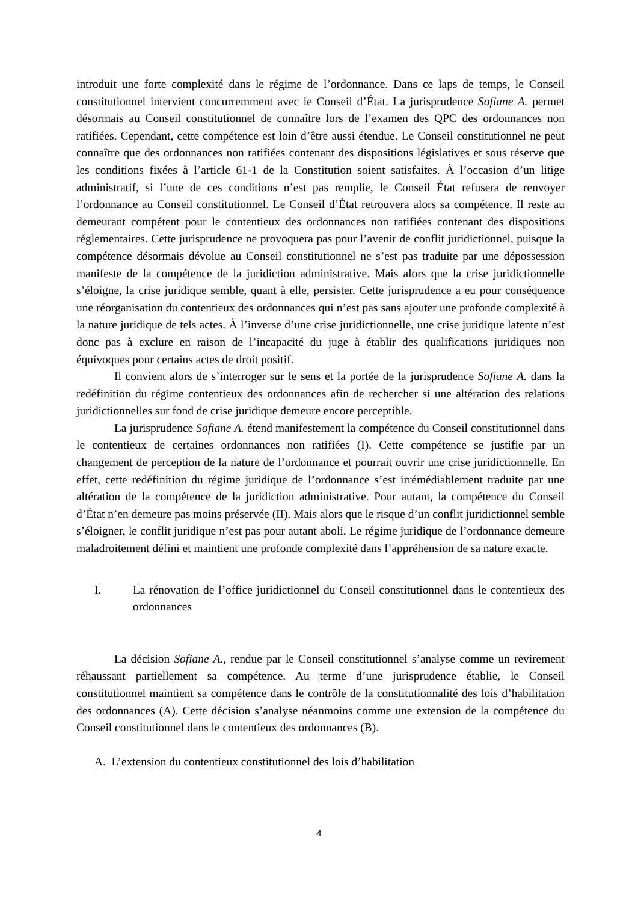introduit une forte complexité dans le régime de l’ordonnance. Dans ce laps de temps, le Conseil constitutionnel intervient concurremment avec le Conseil d’État. La jurisprudence Sofiane A. permet désormais au Conseil constitutionnel de connaître lors de l’examen des QPC des ordonnances non ratifiées. Cependant, cette compétence est loin d’être aussi étendue. Le Conseil constitutionnel ne peut connaître que des ordonnances non ratifiées contenant des dispositions législatives et sous réserve que les conditions fixées à l’article 61-1 de la Constitution soient satisfaites. À l’occasion d’un litige administratif, si l’une de ces conditions n’est pas remplie, le Conseil État refusera de renvoyer l’ordonnance au Conseil constitutionnel. Le Conseil d’État retrouvera alors sa compétence. Il reste au demeurant compétent pour le contentieux des ordonnances non ratifiées contenant des dispositions réglementaires. Cette jurisprudence ne provoquera pas pour l’avenir de conflit juridictionnel, puisque la compétence désormais dévolue au Conseil constitutionnel ne s’est pas traduite par une dépossession manifeste de la compétence de la juridiction administrative. Mais alors que la crise juridictionnelle s’éloigne, la crise juridique semble, quant à elle, persister. Cette jurisprudence a eu pour conséquence une réorganisation du contentieux des ordonnances qui n’est pas sans ajouter une profonde complexité à la nature juridique de tels actes. À l’inverse d’une crise juridictionnelle, une crise juridique latente n’est donc pas à exclure en raison de l’incapacité du juge à établir des qualifications juridiques non équivoques pour certains actes de droit positif.
Il convient alors de s’interroger sur le sens et la portée de la jurisprudence Sofiane A. dans la redéfinition du régime contentieux des ordonnances afin de rechercher si une altération des relations juridictionnelles sur fond de crise juridique demeure encore perceptible.
La jurisprudence Sofiane A. étend manifestement la compétence du Conseil constitutionnel dans le contentieux de certaines ordonnances non ratifiées (I). Cette compétence se justifie par un changement de perception de la nature de l’ordonnance et pourrait ouvrir une crise juridictionnelle. En effet, cette redéfinition du régime juridique de l’ordonnance s’est irrémédiablement traduite par une altération de la compétence de la juridiction administrative. Pour autant, la compétence du Conseil d’État n’en demeure pas moins préservée (II). Mais alors que le risque d’un conflit juridictionnel semble s’éloigner, le conflit juridique n’est pas pour autant aboli. Le régime juridique de l’ordonnance demeure maladroitement défini et maintient une profonde complexité dans l’appréhension de sa nature exacte.
I. La rénovation de l’office juridictionnel du Conseil constitutionnel dans le contentieux des ordonnances
La décision Sofiane A., rendue par le Conseil constitutionnel s’analyse comme un revirement réhaussant partiellement sa compétence. Au terme d’une jurisprudence établie, le Conseil constitutionnel maintient sa compétence dans le contrôle de la constitutionnalité des lois d’habilitation des ordonnances (A). Cette décision s’analyse néanmoins comme une extension de la compétence du Conseil constitutionnel dans le contentieux des ordonnances (B).
A. L’extension du contentieux constitutionnel des lois d’habilitation
4